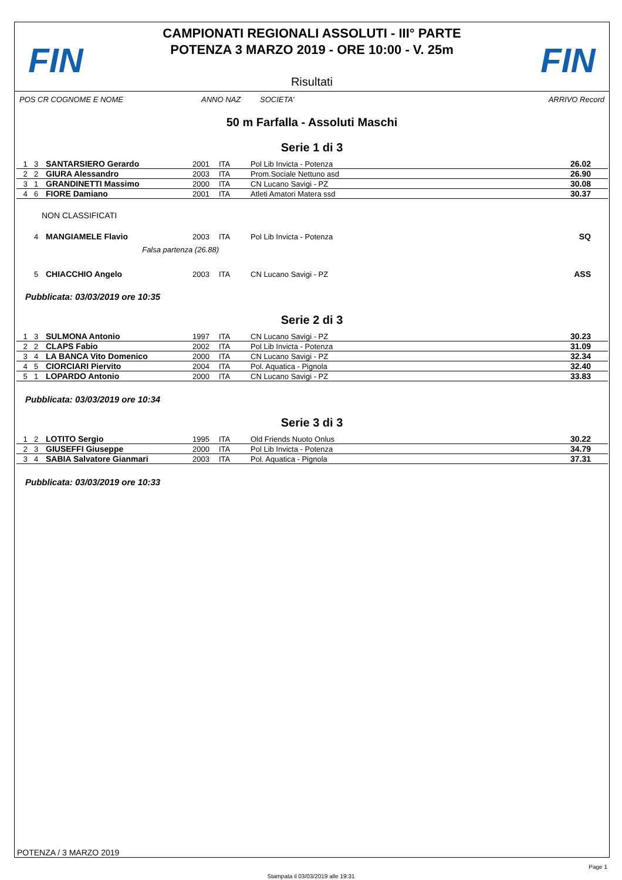FIN
CAMPIONATI REGIONALI ASSOLUTI - III° PARTE
POTENZA 3 MARZO 2019 - ORE 10:00 - V. 25m
FIN
Risultati
POS CR COGNOME E NOME ANNO NAZ SOCIETA' ARRIVO Record
50 m Farfalla - Assoluti Maschi
Serie 1 di 3
| 1 | 3 | SANTARSIERO Gerardo | 2001 | ITA | Pol Lib Invicta - Potenza | 26.02 | |
| 2 | 2 | GIURA Alessandro | 2003 | ITA | Prom.Sociale Nettuno asd | 26.90 | |
| 3 | 1 | GRANDINETTI Massimo | 2000 | ITA | CN Lucano Savigi - PZ | 30.08 | |
| 4 | 6 | FIORE Damiano | 2001 | ITA | Atleti Amatori Matera ssd | 30.37 | |
NON CLASSIFICATI
| | 4 | MANGIAMELE Flavio | 2003 | ITA | Pol Lib Invicta - Potenza | SQ | |
| | | Falsa partenza (26.88) | | | | | |
| | 5 | CHIACCHIO Angelo | 2003 | ITA | CN Lucano Savigi - PZ | ASS | |
Pubblicata: 03/03/2019 ore 10:35
Serie 2 di 3
| 1 | 3 | SULMONA Antonio | 1997 | ITA | CN Lucano Savigi - PZ | 30.23 | |
| 2 | 2 | CLAPS Fabio | 2002 | ITA | Pol Lib Invicta - Potenza | 31.09 | |
| 3 | 4 | LA BANCA Vito Domenico | 2000 | ITA | CN Lucano Savigi - PZ | 32.34 | |
| 4 | 5 | CIORCIARI Piervito | 2004 | ITA | Pol. Aquatica - Pignola | 32.40 | |
| 5 | 1 | LOPARDO Antonio | 2000 | ITA | CN Lucano Savigi - PZ | 33.83 | |
Pubblicata: 03/03/2019 ore 10:34
Serie 3 di 3
| 1 | 2 | LOTITO Sergio | 1995 | ITA | Old Friends Nuoto Onlus | 30.22 | |
| 2 | 3 | GIUSEFFI Giuseppe | 2000 | ITA | Pol Lib Invicta - Potenza | 34.79 | |
| 3 | 4 | SABIA Salvatore Gianmari | 2003 | ITA | Pol. Aquatica - Pignola | 37.31 | |
Pubblicata: 03/03/2019 ore 10:33
POTENZA / 3 MARZO 2019
Page 1
Stampata il 03/03/2019 alle 19:31